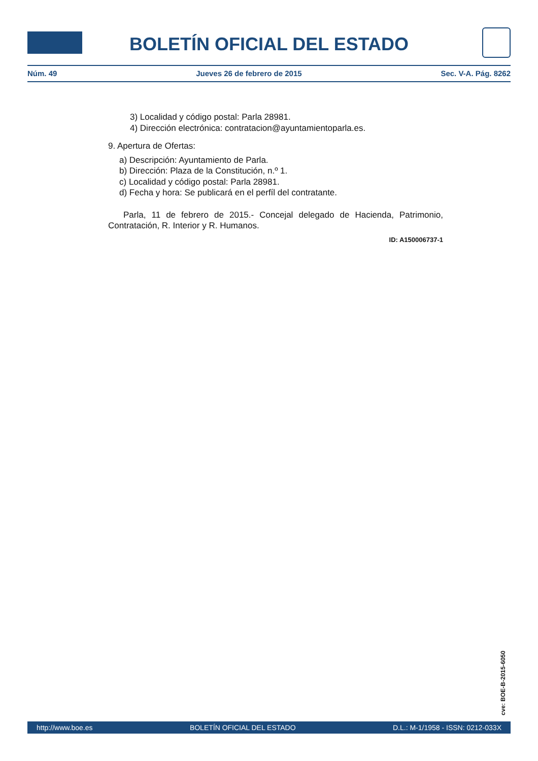BOLETÍN OFICIAL DEL ESTADO
Núm. 49 Jueves 26 de febrero de 2015 Sec. V-A. Pág. 8262
3) Localidad y código postal: Parla 28981.
4) Dirección electrónica: contratacion@ayuntamientoparla.es.
9. Apertura de Ofertas:
a) Descripción: Ayuntamiento de Parla.
b) Dirección: Plaza de la Constitución, n.º 1.
c) Localidad y código postal: Parla 28981.
d) Fecha y hora: Se publicará en el perfíl del contratante.
Parla, 11 de febrero de 2015.- Concejal delegado de Hacienda, Patrimonio, Contratación, R. Interior y R. Humanos.
ID: A150006737-1
cve: BOE-B-2015-6050
http://www.boe.es BOLETÍN OFICIAL DEL ESTADO D.L.: M-1/1958 - ISSN: 0212-033X